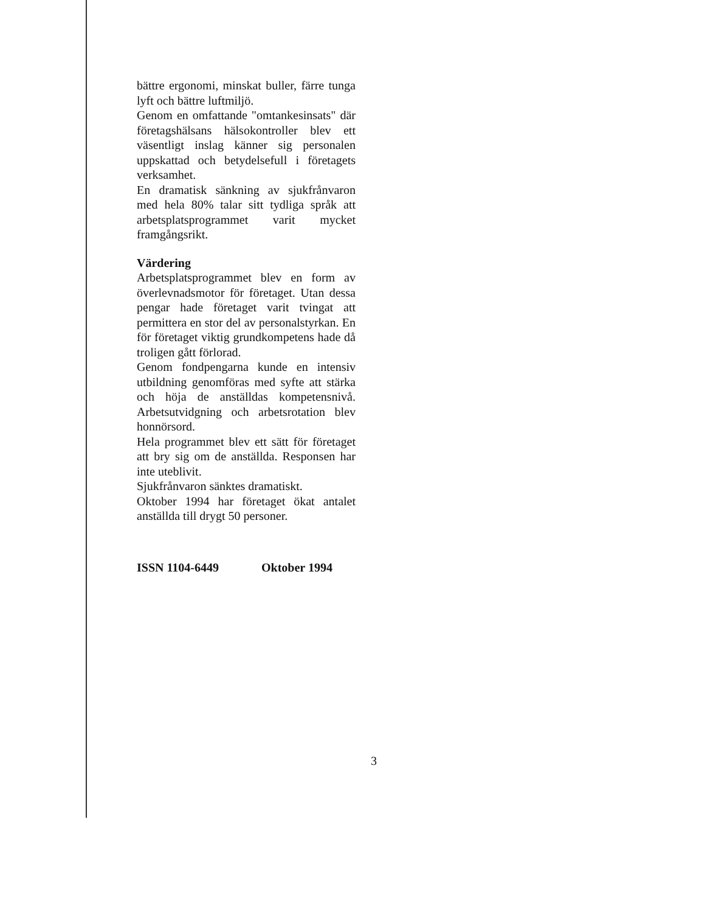bättre ergonomi, minskat buller, färre tunga lyft och bättre luftmiljö.
Genom en omfattande "omtankesinsats" där företagshälsans hälsokontroller blev ett väsentligt inslag känner sig personalen uppskattad och betydelsefull i företagets verksamhet.
En dramatisk sänkning av sjukfrånvaron med hela 80% talar sitt tydliga språk att arbetsplatsprogrammet varit mycket framgångsrikt.
Värdering
Arbetsplatsprogrammet blev en form av överlevnadsmotor för företaget. Utan dessa pengar hade företaget varit tvingat att permittera en stor del av personalstyrkan. En för företaget viktig grundkompetens hade då troligen gått förlorad.
Genom fondpengarna kunde en intensiv utbildning genomföras med syfte att stärka och höja de anställdas kompetensnivå. Arbetsutvidgning och arbetsrotation blev honnörsord.
Hela programmet blev ett sätt för företaget att bry sig om de anställda. Responsen har inte uteblivit.
Sjukfrånvaron sänktes dramatiskt.
Oktober 1994 har företaget ökat antalet anställda till drygt 50 personer.
ISSN 1104-6449 Oktober 1994
3